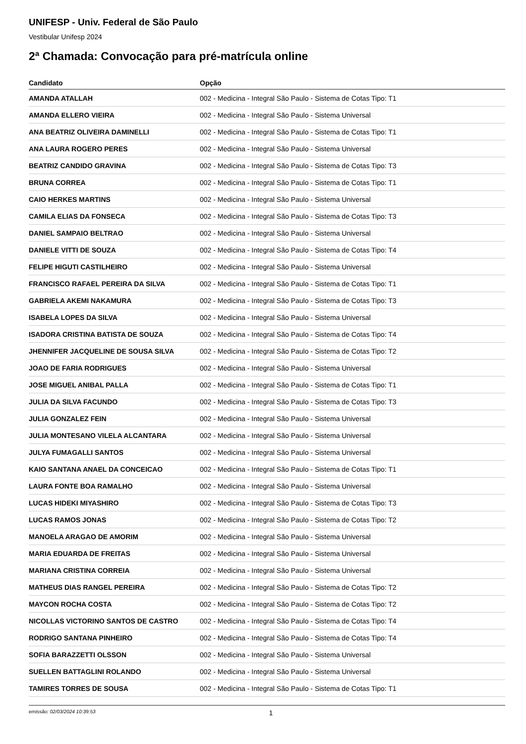UNIFESP - Univ. Federal de São Paulo
Vestibular Unifesp 2024
2ª Chamada: Convocação para pré-matrícula online
| Candidato | Opção |
| --- | --- |
| AMANDA ATALLAH | 002 - Medicina - Integral São Paulo - Sistema de Cotas Tipo: T1 |
| AMANDA ELLERO VIEIRA | 002 - Medicina - Integral São Paulo - Sistema Universal |
| ANA BEATRIZ OLIVEIRA DAMINELLI | 002 - Medicina - Integral São Paulo - Sistema de Cotas Tipo: T1 |
| ANA LAURA ROGERO PERES | 002 - Medicina - Integral São Paulo - Sistema Universal |
| BEATRIZ CANDIDO GRAVINA | 002 - Medicina - Integral São Paulo - Sistema de Cotas Tipo: T3 |
| BRUNA CORREA | 002 - Medicina - Integral São Paulo - Sistema de Cotas Tipo: T1 |
| CAIO HERKES MARTINS | 002 - Medicina - Integral São Paulo - Sistema Universal |
| CAMILA ELIAS DA FONSECA | 002 - Medicina - Integral São Paulo - Sistema de Cotas Tipo: T3 |
| DANIEL SAMPAIO BELTRAO | 002 - Medicina - Integral São Paulo - Sistema Universal |
| DANIELE VITTI DE SOUZA | 002 - Medicina - Integral São Paulo - Sistema de Cotas Tipo: T4 |
| FELIPE HIGUTI CASTILHEIRO | 002 - Medicina - Integral São Paulo - Sistema Universal |
| FRANCISCO RAFAEL PEREIRA DA SILVA | 002 - Medicina - Integral São Paulo - Sistema de Cotas Tipo: T1 |
| GABRIELA AKEMI NAKAMURA | 002 - Medicina - Integral São Paulo - Sistema de Cotas Tipo: T3 |
| ISABELA LOPES DA SILVA | 002 - Medicina - Integral São Paulo - Sistema Universal |
| ISADORA CRISTINA BATISTA DE SOUZA | 002 - Medicina - Integral São Paulo - Sistema de Cotas Tipo: T4 |
| JHENNIFER JACQUELINE DE SOUSA SILVA | 002 - Medicina - Integral São Paulo - Sistema de Cotas Tipo: T2 |
| JOAO DE FARIA RODRIGUES | 002 - Medicina - Integral São Paulo - Sistema Universal |
| JOSE MIGUEL ANIBAL PALLA | 002 - Medicina - Integral São Paulo - Sistema de Cotas Tipo: T1 |
| JULIA DA SILVA FACUNDO | 002 - Medicina - Integral São Paulo - Sistema de Cotas Tipo: T3 |
| JULIA GONZALEZ FEIN | 002 - Medicina - Integral São Paulo - Sistema Universal |
| JULIA MONTESANO VILELA ALCANTARA | 002 - Medicina - Integral São Paulo - Sistema Universal |
| JULYA FUMAGALLI SANTOS | 002 - Medicina - Integral São Paulo - Sistema Universal |
| KAIO SANTANA ANAEL DA CONCEICAO | 002 - Medicina - Integral São Paulo - Sistema de Cotas Tipo: T1 |
| LAURA FONTE BOA RAMALHO | 002 - Medicina - Integral São Paulo - Sistema Universal |
| LUCAS HIDEKI MIYASHIRO | 002 - Medicina - Integral São Paulo - Sistema de Cotas Tipo: T3 |
| LUCAS RAMOS JONAS | 002 - Medicina - Integral São Paulo - Sistema de Cotas Tipo: T2 |
| MANOELA ARAGAO DE AMORIM | 002 - Medicina - Integral São Paulo - Sistema Universal |
| MARIA EDUARDA DE FREITAS | 002 - Medicina - Integral São Paulo - Sistema Universal |
| MARIANA CRISTINA CORREIA | 002 - Medicina - Integral São Paulo - Sistema Universal |
| MATHEUS DIAS RANGEL PEREIRA | 002 - Medicina - Integral São Paulo - Sistema de Cotas Tipo: T2 |
| MAYCON ROCHA COSTA | 002 - Medicina - Integral São Paulo - Sistema de Cotas Tipo: T2 |
| NICOLLAS VICTORINO SANTOS DE CASTRO | 002 - Medicina - Integral São Paulo - Sistema de Cotas Tipo: T4 |
| RODRIGO SANTANA PINHEIRO | 002 - Medicina - Integral São Paulo - Sistema de Cotas Tipo: T4 |
| SOFIA BARAZZETTI OLSSON | 002 - Medicina - Integral São Paulo - Sistema Universal |
| SUELLEN BATTAGLINI ROLANDO | 002 - Medicina - Integral São Paulo - Sistema Universal |
| TAMIRES TORRES DE SOUSA | 002 - Medicina - Integral São Paulo - Sistema de Cotas Tipo: T1 |
emissão: 02/03/2024 10:39:53 1